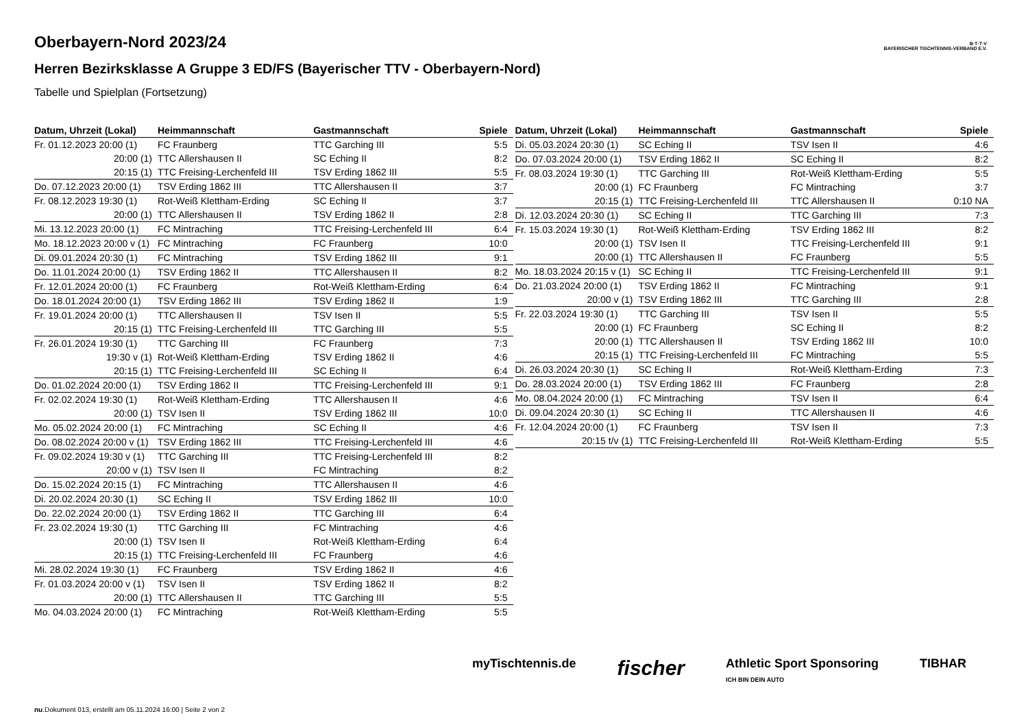B·T·T·V
BAYERISCHER TISCHTENNIS-VERBAND E.V.
Oberbayern-Nord 2023/24
Herren Bezirksklasse A Gruppe 3 ED/FS (Bayerischer TTV - Oberbayern-Nord)
Tabelle und Spielplan (Fortsetzung)
| Datum, Uhrzeit (Lokal) | Heimmannschaft | Gastmannschaft | Spiele |
| --- | --- | --- | --- |
| Fr. 01.12.2023 20:00 (1) | FC Fraunberg | TTC Garching III | 5:5 |
| 20:00 (1) | TTC Allershausen II | SC Eching II | 8:2 |
| 20:15 (1) | TTC Freising-Lerchenfeld III | TSV Erding 1862 III | 5:5 |
| Do. 07.12.2023 20:00 (1) | TSV Erding 1862 III | TTC Allershausen II | 3:7 |
| Fr. 08.12.2023 19:30 (1) | Rot-Weiß Klettham-Erding | SC Eching II | 3:7 |
| 20:00 (1) | TTC Allershausen II | TSV Erding 1862 II | 2:8 |
| Mi. 13.12.2023 20:00 (1) | FC Mintraching | TTC Freising-Lerchenfeld III | 6:4 |
| Mo. 18.12.2023 20:00 v (1) | FC Mintraching | FC Fraunberg | 10:0 |
| Di. 09.01.2024 20:30 (1) | FC Mintraching | TSV Erding 1862 III | 9:1 |
| Do. 11.01.2024 20:00 (1) | TSV Erding 1862 II | TTC Allershausen II | 8:2 |
| Fr. 12.01.2024 20:00 (1) | FC Fraunberg | Rot-Weiß Klettham-Erding | 6:4 |
| Do. 18.01.2024 20:00 (1) | TSV Erding 1862 III | TSV Erding 1862 II | 1:9 |
| Fr. 19.01.2024 20:00 (1) | TTC Allershausen II | TSV Isen II | 5:5 |
| 20:15 (1) | TTC Freising-Lerchenfeld III | TTC Garching III | 5:5 |
| Fr. 26.01.2024 19:30 (1) | TTC Garching III | FC Fraunberg | 7:3 |
| 19:30 v (1) | Rot-Weiß Klettham-Erding | TSV Erding 1862 II | 4:6 |
| 20:15 (1) | TTC Freising-Lerchenfeld III | SC Eching II | 6:4 |
| Do. 01.02.2024 20:00 (1) | TSV Erding 1862 II | TTC Freising-Lerchenfeld III | 9:1 |
| Fr. 02.02.2024 19:30 (1) | Rot-Weiß Klettham-Erding | TTC Allershausen II | 4:6 |
| 20:00 (1) | TSV Isen II | TSV Erding 1862 III | 10:0 |
| Mo. 05.02.2024 20:00 (1) | FC Mintraching | SC Eching II | 4:6 |
| Do. 08.02.2024 20:00 v (1) | TSV Erding 1862 III | TTC Freising-Lerchenfeld III | 4:6 |
| Fr. 09.02.2024 19:30 v (1) | TTC Garching III | TTC Freising-Lerchenfeld III | 8:2 |
| 20:00 v (1) | TSV Isen II | FC Mintraching | 8:2 |
| Do. 15.02.2024 20:15 (1) | FC Mintraching | TTC Allershausen II | 4:6 |
| Di. 20.02.2024 20:30 (1) | SC Eching II | TSV Erding 1862 III | 10:0 |
| Do. 22.02.2024 20:00 (1) | TSV Erding 1862 II | TTC Garching III | 6:4 |
| Fr. 23.02.2024 19:30 (1) | TTC Garching III | FC Mintraching | 4:6 |
| 20:00 (1) | TSV Isen II | Rot-Weiß Klettham-Erding | 6:4 |
| 20:15 (1) | TTC Freising-Lerchenfeld III | FC Fraunberg | 4:6 |
| Mi. 28.02.2024 19:30 (1) | FC Fraunberg | TSV Erding 1862 II | 4:6 |
| Fr. 01.03.2024 20:00 v (1) | TSV Isen II | TSV Erding 1862 II | 8:2 |
| 20:00 (1) | TTC Allershausen II | TTC Garching III | 5:5 |
| Mo. 04.03.2024 20:00 (1) | FC Mintraching | Rot-Weiß Klettham-Erding | 5:5 |
| Datum, Uhrzeit (Lokal) | Heimmannschaft | Gastmannschaft | Spiele |
| --- | --- | --- | --- |
| Di. 05.03.2024 20:30 (1) | SC Eching II | TSV Isen II | 4:6 |
| Do. 07.03.2024 20:00 (1) | TSV Erding 1862 II | SC Eching II | 8:2 |
| Fr. 08.03.2024 19:30 (1) | TTC Garching III | Rot-Weiß Klettham-Erding | 5:5 |
| 20:00 (1) | FC Fraunberg | FC Mintraching | 3:7 |
| 20:15 (1) | TTC Freising-Lerchenfeld III | TTC Allershausen II | 0:10 NA |
| Di. 12.03.2024 20:30 (1) | SC Eching II | TTC Garching III | 7:3 |
| Fr. 15.03.2024 19:30 (1) | Rot-Weiß Klettham-Erding | TSV Erding 1862 III | 8:2 |
| 20:00 (1) | TSV Isen II | TTC Freising-Lerchenfeld III | 9:1 |
| 20:00 (1) | TTC Allershausen II | FC Fraunberg | 5:5 |
| Mo. 18.03.2024 20:15 v (1) | SC Eching II | TTC Freising-Lerchenfeld III | 9:1 |
| Do. 21.03.2024 20:00 (1) | TSV Erding 1862 II | FC Mintraching | 9:1 |
| 20:00 v (1) | TSV Erding 1862 III | TTC Garching III | 2:8 |
| Fr. 22.03.2024 19:30 (1) | TTC Garching III | TSV Isen II | 5:5 |
| 20:00 (1) | FC Fraunberg | SC Eching II | 8:2 |
| 20:00 (1) | TTC Allershausen II | TSV Erding 1862 III | 10:0 |
| 20:15 (1) | TTC Freising-Lerchenfeld III | FC Mintraching | 5:5 |
| Di. 26.03.2024 20:30 (1) | SC Eching II | Rot-Weiß Klettham-Erding | 7:3 |
| Do. 28.03.2024 20:00 (1) | TSV Erding 1862 III | FC Fraunberg | 2:8 |
| Mo. 08.04.2024 20:00 (1) | FC Mintraching | TSV Isen II | 6:4 |
| Di. 09.04.2024 20:30 (1) | SC Eching II | TTC Allershausen II | 4:6 |
| Fr. 12.04.2024 20:00 (1) | FC Fraunberg | TSV Isen II | 7:3 |
| 20:15 t/v (1) | TTC Freising-Lerchenfeld III | Rot-Weiß Klettham-Erding | 5:5 |
myTischtennis.de fischer Athletic Sport Sponsoring
ICH BIN DEIN AUTO TIBHAR
nu.Dokument 013, erstellt am 05.11.2024 16:00 | Seite 2 von 2